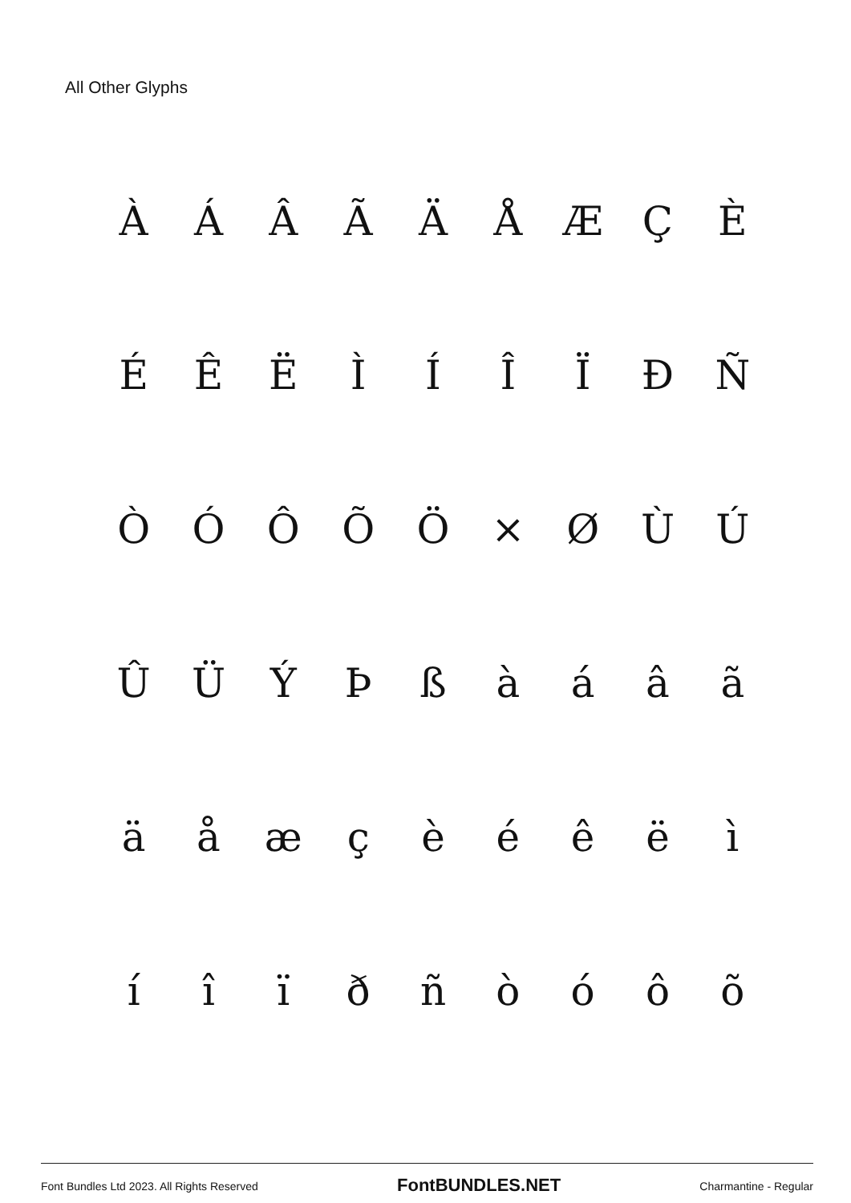All Other Glyphs
ÀÁÂÃÄÅÆÇÈ ÉÊËÌÍÎÏÐÑ ÒÓÔÕÖ × ØÙÚ ÛÜÝÞßàáâã äåæçèéêëì íîïðñòóôõ
Font Bundles Ltd 2023. All Rights Reserved FontBUNDLES.NET Charmantine - Regular